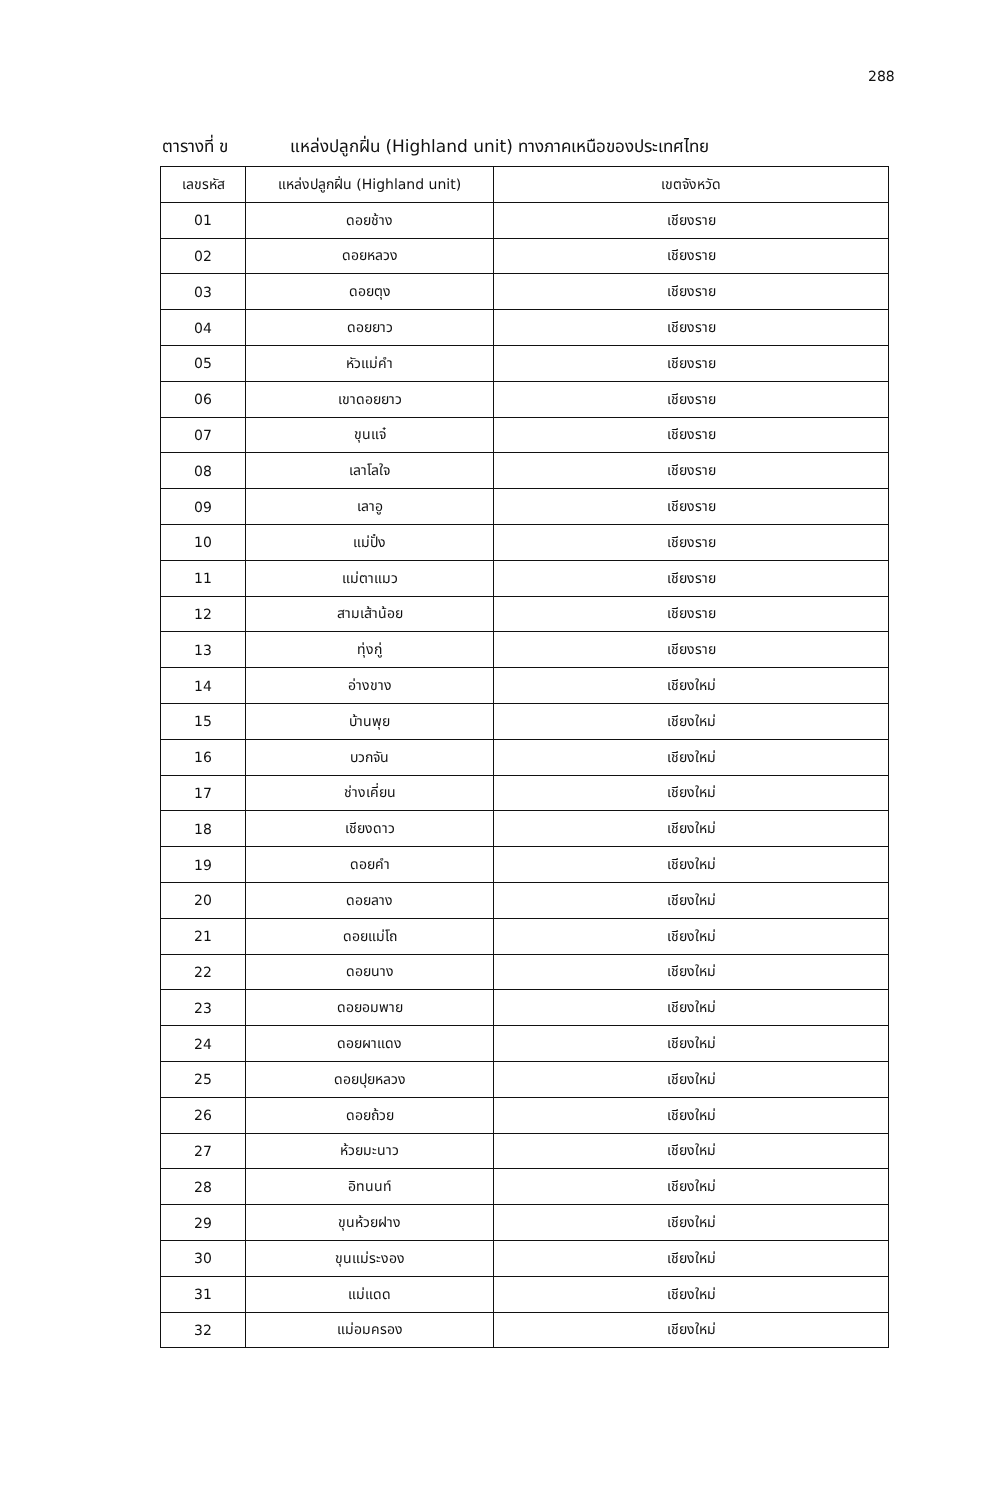288
ตารางที่ ข แหล่งปลูกฝิ่น (Highland unit) ทางภาคเหนือของประเทศไทย
| เลขรหัส | แหล่งปลูกฝิ่น (Highland unit) | เขตจังหวัด |
| --- | --- | --- |
| 01 | ดอยช้าง | เชียงราย |
| 02 | ดอยหลวง | เชียงราย |
| 03 | ดอยตุง | เชียงราย |
| 04 | ดอยยาว | เชียงราย |
| 05 | หัวแม่คำ | เชียงราย |
| 06 | เขาดอยยาว | เชียงราย |
| 07 | ขุนแจ๋ | เชียงราย |
| 08 | เลาโลใจ | เชียงราย |
| 09 | เลาอู | เชียงราย |
| 10 | แม่ปั๋ง | เชียงราย |
| 11 | แม่ตาแมว | เชียงราย |
| 12 | สามเส้าน้อย | เชียงราย |
| 13 | ทุ่งกู่ | เชียงราย |
| 14 | อ่างขาง | เชียงใหม่ |
| 15 | บ้านพุย | เชียงใหม่ |
| 16 | บวกจัน | เชียงใหม่ |
| 17 | ช่างเคี่ยน | เชียงใหม่ |
| 18 | เชียงดาว | เชียงใหม่ |
| 19 | ดอยคำ | เชียงใหม่ |
| 20 | ดอยลาง | เชียงใหม่ |
| 21 | ดอยแม่โถ | เชียงใหม่ |
| 22 | ดอยนาง | เชียงใหม่ |
| 23 | ดอยอมพาย | เชียงใหม่ |
| 24 | ดอยผาแดง | เชียงใหม่ |
| 25 | ดอยปุยหลวง | เชียงใหม่ |
| 26 | ดอยถ้วย | เชียงใหม่ |
| 27 | ห้วยมะนาว | เชียงใหม่ |
| 28 | อิทนนท์ | เชียงใหม่ |
| 29 | ขุนห้วยฝาง | เชียงใหม่ |
| 30 | ขุนแม่ระงอง | เชียงใหม่ |
| 31 | แม่แดด | เชียงใหม่ |
| 32 | แม่อมครอง | เชียงใหม่ |